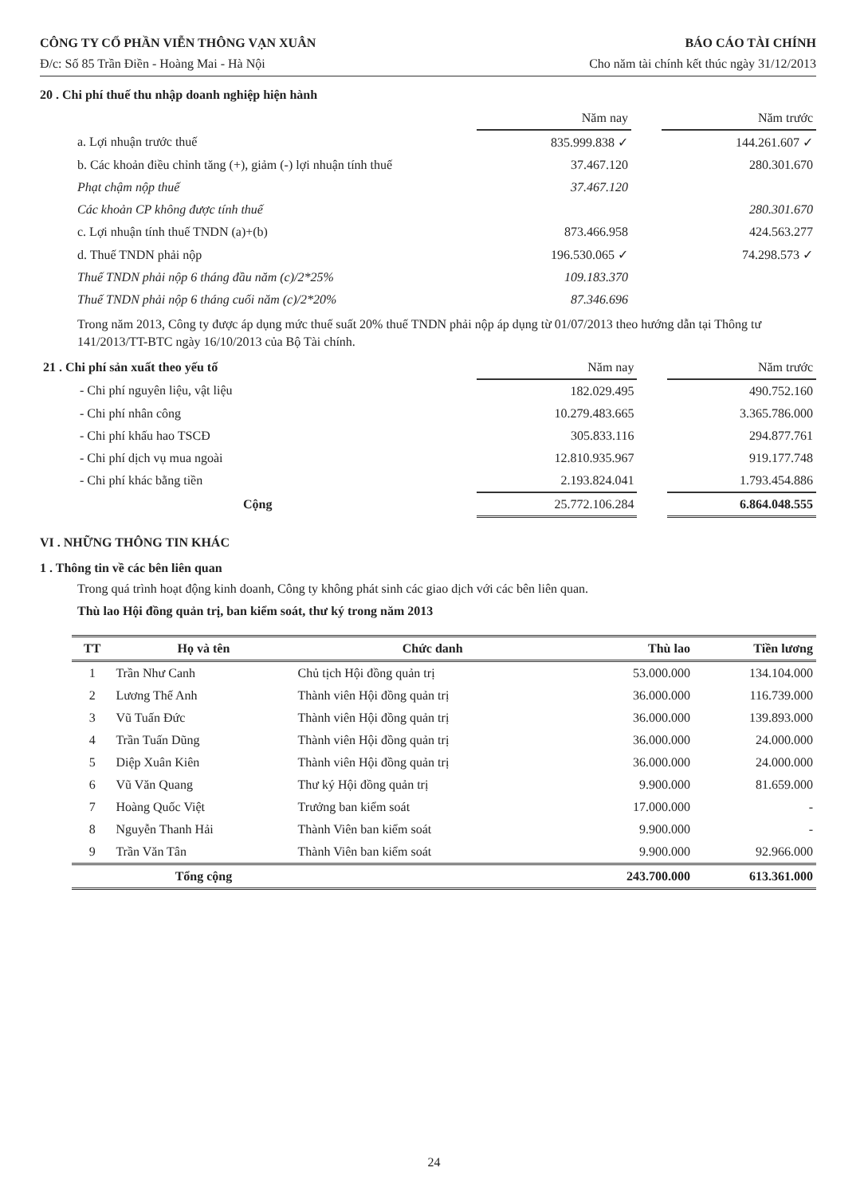CÔNG TY CỔ PHẦN VIỄN THÔNG VẠN XUÂN BÁO CÁO TÀI CHÍNH
Đ/c: Số 85 Trần Điền - Hoàng Mai - Hà Nội Cho năm tài chính kết thúc ngày 31/12/2013
20 . Chi phí thuế thu nhập doanh nghiệp hiện hành
| | Năm nay | | Năm trước |
| a. Lợi nhuận trước thuế | 835.999.838 ✓ | | 144.261.607 ✓ |
| b. Các khoản điều chỉnh tăng (+), giảm (-) lợi nhuận tính thuế | 37.467.120 | | 280.301.670 |
| Phạt chậm nộp thuế | 37.467.120 | | |
| Các khoản CP không được tính thuế | | | 280.301.670 |
| c. Lợi nhuận tính thuế TNDN (a)+(b) | 873.466.958 | | 424.563.277 |
| d. Thuế TNDN phải nộp | 196.530.065 ✓ | | 74.298.573 ✓ |
| Thuế TNDN phải nộp 6 tháng đầu năm (c)/2*25% | 109.183.370 | | |
| Thuế TNDN phải nộp 6 tháng cuối năm (c)/2*20% | 87.346.696 | | |
Trong năm 2013, Công ty được áp dụng mức thuế suất 20% thuế TNDN phải nộp áp dụng từ 01/07/2013 theo hướng dẫn tại Thông tư 141/2013/TT-BTC ngày 16/10/2013 của Bộ Tài chính.
| 21 . Chi phí sản xuất theo yếu tố | Năm nay | | Năm trước |
| - Chi phí nguyên liệu, vật liệu | 182.029.495 | | 490.752.160 |
| - Chi phí nhân công | 10.279.483.665 | | 3.365.786.000 |
| - Chi phí khấu hao TSCĐ | 305.833.116 | | 294.877.761 |
| - Chi phí dịch vụ mua ngoài | 12.810.935.967 | | 919.177.748 |
| - Chi phí khác bằng tiền | 2.193.824.041 | | 1.793.454.886 |
| Cộng | 25.772.106.284 | | 6.864.048.555 |
VI . NHỮNG THÔNG TIN KHÁC
1 . Thông tin về các bên liên quan
Trong quá trình hoạt động kinh doanh, Công ty không phát sinh các giao dịch với các bên liên quan.
Thù lao Hội đồng quản trị, ban kiểm soát, thư ký trong năm 2013
| TT | Họ và tên | Chức danh | Thù lao | Tiền lương |
| --- | --- | --- | --- | --- |
| 1 | Trần Như Canh | Chủ tịch Hội đồng quản trị | 53.000.000 | 134.104.000 |
| 2 | Lương Thế Anh | Thành viên Hội đồng quản trị | 36.000.000 | 116.739.000 |
| 3 | Vũ Tuấn Đức | Thành viên Hội đồng quản trị | 36.000.000 | 139.893.000 |
| 4 | Trần Tuấn Dũng | Thành viên Hội đồng quản trị | 36.000.000 | 24.000.000 |
| 5 | Diệp Xuân Kiên | Thành viên Hội đồng quản trị | 36.000.000 | 24.000.000 |
| 6 | Vũ Văn Quang | Thư ký Hội đồng quản trị | 9.900.000 | 81.659.000 |
| 7 | Hoàng Quốc Việt | Trưởng ban kiểm soát | 17.000.000 | - |
| 8 | Nguyễn Thanh Hải | Thành Viên ban kiểm soát | 9.900.000 | - |
| 9 | Trần Văn Tân | Thành Viên ban kiểm soát | 9.900.000 | 92.966.000 |
| | Tổng cộng | | 243.700.000 | 613.361.000 |
24